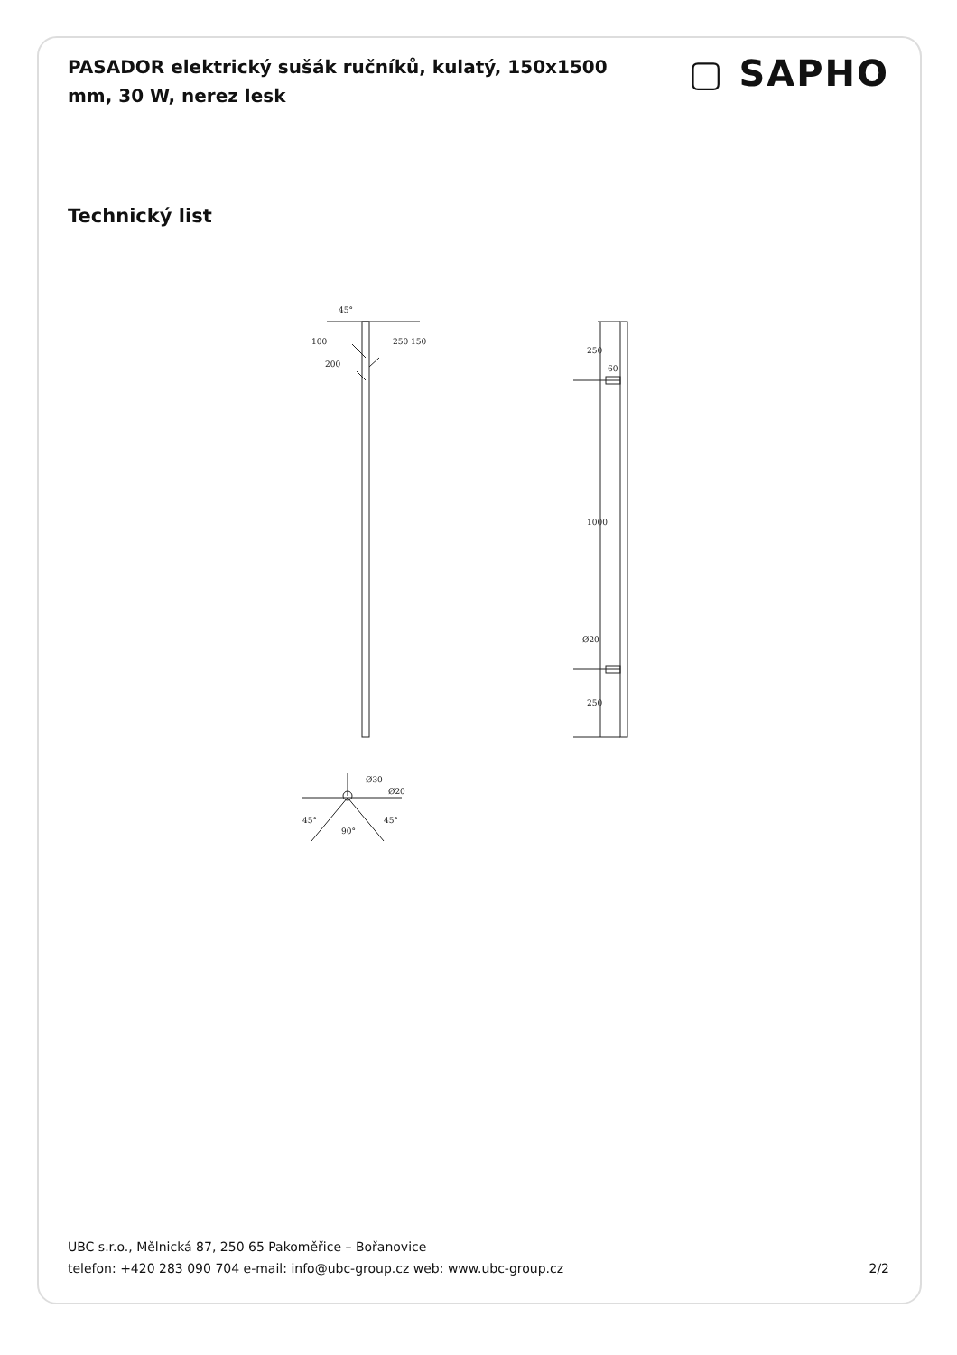PASADOR elektrický sušák ručníků, kulatý, 150x1500 mm, 30 W, nerez lesk
▢ SAPHO
Technický list
45°
100
200
250
150
250
60
1000
Ø20
250
Ø30
Ø20
45°
90°
45°
UBC s.r.o., Mělnická 87, 250 65 Pakoměřice – Bořanovice
telefon: +420 283 090 704 e-mail: info@ubc-group.cz web: www.ubc-group.cz
2/2